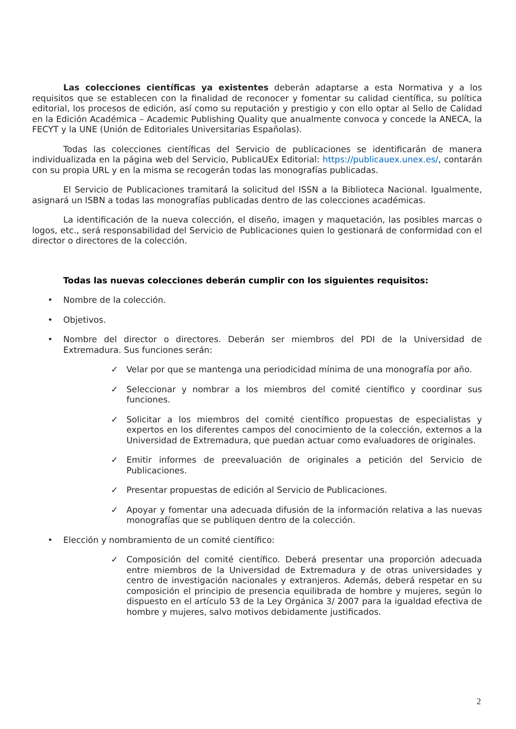Las colecciones científicas ya existentes deberán adaptarse a esta Normativa y a los requisitos que se establecen con la finalidad de reconocer y fomentar su calidad científica, su política editorial, los procesos de edición, así como su reputación y prestigio y con ello optar al Sello de Calidad en la Edición Académica – Academic Publishing Quality que anualmente convoca y concede la ANECA, la FECYT y la UNE (Unión de Editoriales Universitarias Españolas).
Todas las colecciones científicas del Servicio de publicaciones se identificarán de manera individualizada en la página web del Servicio, PublicaUEx Editorial: https://publicauex.unex.es/, contarán con su propia URL y en la misma se recogerán todas las monografías publicadas.
El Servicio de Publicaciones tramitará la solicitud del ISSN a la Biblioteca Nacional. Igualmente, asignará un ISBN a todas las monografías publicadas dentro de las colecciones académicas.
La identificación de la nueva colección, el diseño, imagen y maquetación, las posibles marcas o logos, etc., será responsabilidad del Servicio de Publicaciones quien lo gestionará de conformidad con el director o directores de la colección.
Todas las nuevas colecciones deberán cumplir con los siguientes requisitos:
• Nombre de la colección.
• Objetivos.
• Nombre del director o directores. Deberán ser miembros del PDI de la Universidad de Extremadura. Sus funciones serán:
✓ Velar por que se mantenga una periodicidad mínima de una monografía por año.
✓ Seleccionar y nombrar a los miembros del comité científico y coordinar sus funciones.
✓ Solicitar a los miembros del comité científico propuestas de especialistas y expertos en los diferentes campos del conocimiento de la colección, externos a la Universidad de Extremadura, que puedan actuar como evaluadores de originales.
✓ Emitir informes de preevaluación de originales a petición del Servicio de Publicaciones.
✓ Presentar propuestas de edición al Servicio de Publicaciones.
✓ Apoyar y fomentar una adecuada difusión de la información relativa a las nuevas monografías que se publiquen dentro de la colección.
• Elección y nombramiento de un comité científico:
✓ Composición del comité científico. Deberá presentar una proporción adecuada entre miembros de la Universidad de Extremadura y de otras universidades y centro de investigación nacionales y extranjeros. Además, deberá respetar en su composición el principio de presencia equilibrada de hombre y mujeres, según lo dispuesto en el artículo 53 de la Ley Orgánica 3/ 2007 para la igualdad efectiva de hombre y mujeres, salvo motivos debidamente justificados.
2